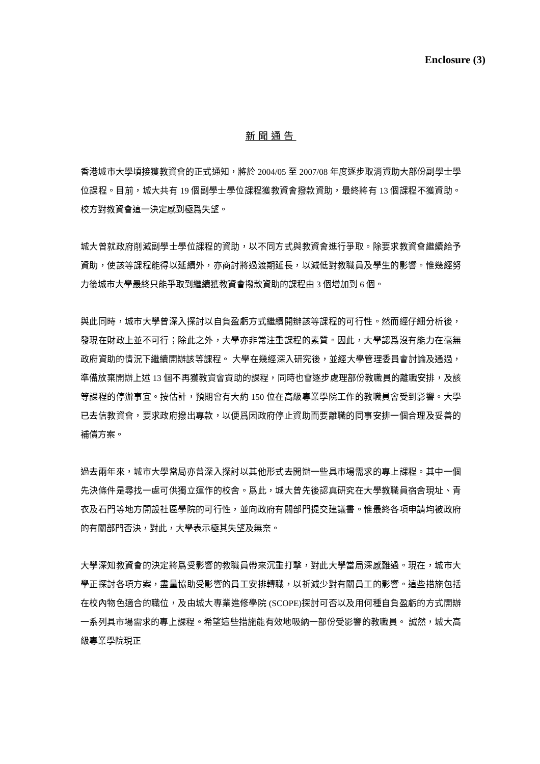Enclosure (3)
新聞通告
香港城市大學頃接獲教資會的正式通知，將於 2004/05 至 2007/08 年度逐步取消資助大部份副學士學位課程。目前，城大共有 19 個副學士學位課程獲教資會撥款資助，最終將有 13 個課程不獲資助。校方對教資會這一決定感到極爲失望。
城大曾就政府削減副學士學位課程的資助，以不同方式與教資會進行爭取。除要求教資會繼續給予資助，使該等課程能得以延續外，亦商討將過渡期延長，以減低對教職員及學生的影響。惟幾經努力後城市大學最終只能爭取到繼續獲教資會撥款資助的課程由 3 個增加到 6 個。
與此同時，城市大學曾深入探討以自負盈虧方式繼續開辦該等課程的可行性。然而經仔細分析後，發現在財政上並不可行；除此之外，大學亦非常注重課程的素質。因此，大學認爲沒有能力在毫無政府資助的情況下繼續開辦該等課程。 大學在幾經深入研究後，並經大學管理委員會討論及通過，準備放棄開辦上述 13 個不再獲教資會資助的課程，同時也會逐步處理部份教職員的離職安排，及該等課程的停辦事宜。按估計，預期會有大約 150 位在高級專業學院工作的教職員會受到影響。大學已去信教資會，要求政府撥出專款，以便爲因政府停止資助而要離職的同事安排一個合理及妥善的補償方案。
過去兩年來，城市大學當局亦曾深入探討以其他形式去開辦一些具市場需求的專上課程。其中一個先決條件是尋找一處可供獨立運作的校舍。爲此，城大曾先後認真研究在大學教職員宿舍現址、青衣及石門等地方開設社區學院的可行性，並向政府有關部門提交建議書。惟最終各項申請均被政府的有關部門否決，對此，大學表示極其失望及無奈。
大學深知教資會的決定將爲受影響的教職員帶來沉重打擊，對此大學當局深感難過。現在，城市大學正探討各項方案，盡量協助受影響的員工安排轉職，以祈減少對有關員工的影響。這些措施包括在校內物色適合的職位，及由城大專業進修學院 (SCOPE)探討可否以及用何種自負盈虧的方式開辦一系列具市場需求的專上課程。希望這些措施能有效地吸納一部份受影響的教職員。 誠然，城大高級專業學院現正